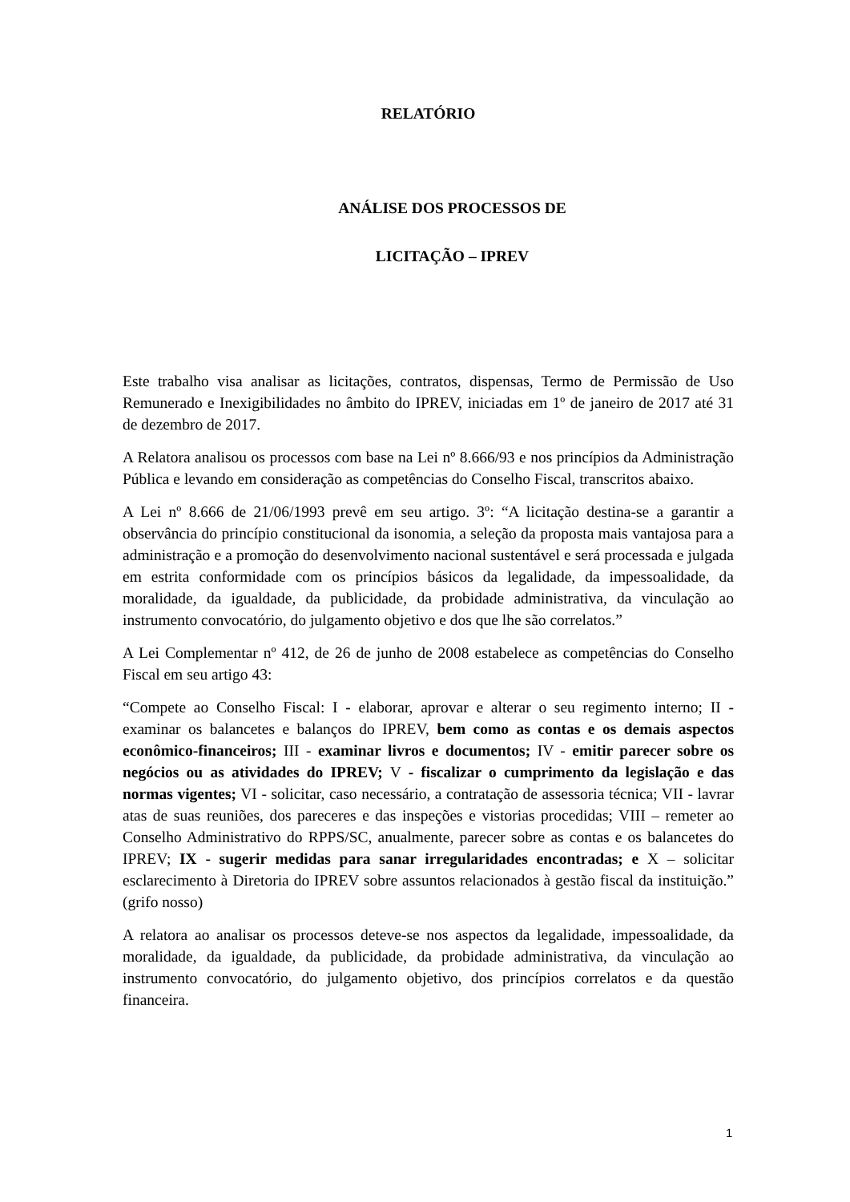RELATÓRIO
ANÁLISE DOS PROCESSOS DE
LICITAÇÃO – IPREV
Este trabalho visa analisar as licitações, contratos, dispensas, Termo de Permissão de Uso Remunerado e Inexigibilidades no âmbito do IPREV, iniciadas em 1º de janeiro de 2017 até 31 de dezembro de 2017.
A Relatora analisou os processos com base na Lei nº 8.666/93 e nos princípios da Administração Pública e levando em consideração as competências do Conselho Fiscal, transcritos abaixo.
A Lei nº 8.666 de 21/06/1993 prevê em seu artigo. 3º: “A licitação destina-se a garantir a observância do princípio constitucional da isonomia, a seleção da proposta mais vantajosa para a administração e a promoção do desenvolvimento nacional sustentável e será processada e julgada em estrita conformidade com os princípios básicos da legalidade, da impessoalidade, da moralidade, da igualdade, da publicidade, da probidade administrativa, da vinculação ao instrumento convocatório, do julgamento objetivo e dos que lhe são correlatos.”
A Lei Complementar nº 412, de 26 de junho de 2008 estabelece as competências do Conselho Fiscal em seu artigo 43:
“Compete ao Conselho Fiscal: I - elaborar, aprovar e alterar o seu regimento interno; II - examinar os balancetes e balanços do IPREV, bem como as contas e os demais aspectos econômico-financeiros; III - examinar livros e documentos; IV - emitir parecer sobre os negócios ou as atividades do IPREV; V - fiscalizar o cumprimento da legislação e das normas vigentes; VI - solicitar, caso necessário, a contratação de assessoria técnica; VII - lavrar atas de suas reuniões, dos pareceres e das inspeções e vistorias procedidas; VIII – remeter ao Conselho Administrativo do RPPS/SC, anualmente, parecer sobre as contas e os balancetes do IPREV; IX - sugerir medidas para sanar irregularidades encontradas; e X – solicitar esclarecimento à Diretoria do IPREV sobre assuntos relacionados à gestão fiscal da instituição.” (grifo nosso)
A relatora ao analisar os processos deteve-se nos aspectos da legalidade, impessoalidade, da moralidade, da igualdade, da publicidade, da probidade administrativa, da vinculação ao instrumento convocatório, do julgamento objetivo, dos princípios correlatos e da questão financeira.
1